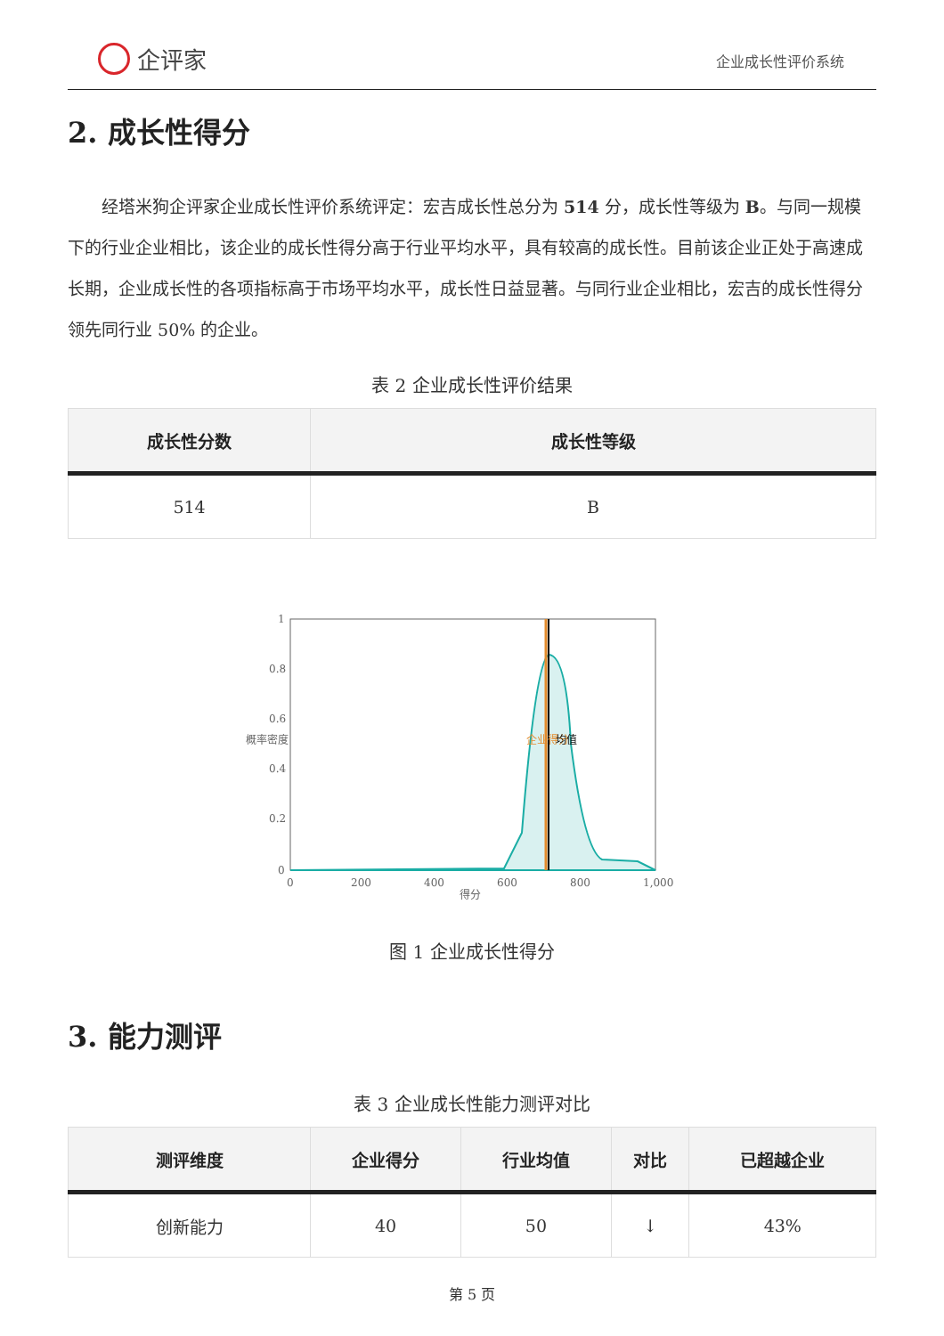企评家
企业成长性评价系统
2. 成长性得分
经塔米狗企评家企业成长性评价系统评定：宏吉成长性总分为 514 分，成长性等级为 B。与同一规模下的行业企业相比，该企业的成长性得分高于行业平均水平，具有较高的成长性。目前该企业正处于高速成长期，企业成长性的各项指标高于市场平均水平，成长性日益显著。与同行业企业相比，宏吉的成长性得分领先同行业 50% 的企业。
表 2 企业成长性评价结果
| 成长性分数 | 成长性等级 |
| --- | --- |
| 514 | B |
1
0.8
0.6
0.4
0.2
0
0
200
400
600
800
1,000
得分
概率密度
企业得分
均值
图 1 企业成长性得分
3. 能力测评
表 3 企业成长性能力测评对比
| 测评维度 | 企业得分 | 行业均值 | 对比 | 已超越企业 |
| --- | --- | --- | --- | --- |
| 创新能力 | 40 | 50 | ↓ | 43% |
第 5 页